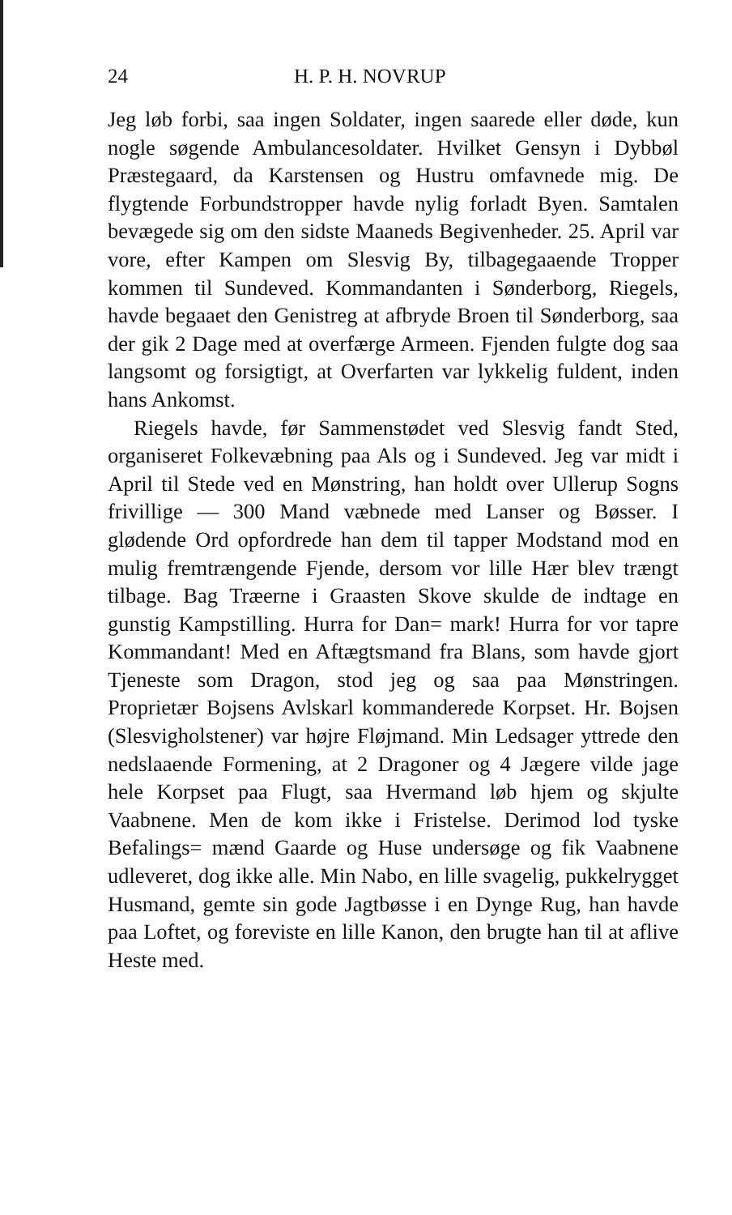24 H. P. H. NOVRUP
Jeg løb forbi, saa ingen Soldater, ingen saarede eller døde, kun nogle søgende Ambulancesoldater. Hvilket Gensyn i Dybbøl Præstegaard, da Karstensen og Hustru omfavnede mig. De flygtende Forbundstropper havde nylig forladt Byen. Samtalen bevægede sig om den sidste Maaneds Begivenheder. 25. April var vore, efter Kampen om Slesvig By, tilbagegaaende Tropper kommen til Sundeved. Kommandanten i Sønderborg, Riegels, havde begaaet den Genistreg at afbryde Broen til Sønderborg, saa der gik 2 Dage med at overfærge Armeen. Fjenden fulgte dog saa langsomt og forsigtigt, at Overfarten var lykkelig fuldent, inden hans Ankomst.
Riegels havde, før Sammenstødet ved Slesvig fandt Sted, organiseret Folkevæbning paa Als og i Sundeved. Jeg var midt i April til Stede ved en Mønstring, han holdt over Ullerup Sogns frivillige — 300 Mand væbnede med Lanser og Bøsser. I glødende Ord opfordrede han dem til tapper Modstand mod en mulig fremtrængende Fjende, dersom vor lille Hær blev trængt tilbage. Bag Træerne i Graasten Skove skulde de indtage en gunstig Kampstilling. Hurra for Dan= mark! Hurra for vor tapre Kommandant! Med en Aftægtsmand fra Blans, som havde gjort Tjeneste som Dragon, stod jeg og saa paa Mønstringen. Proprietær Bojsens Avlskarl kommanderede Korpset. Hr. Bojsen (Slesvigholstener) var højre Fløjmand. Min Ledsager yttrede den nedslaaende Formening, at 2 Dragoner og 4 Jægere vilde jage hele Korpset paa Flugt, saa Hvermand løb hjem og skjulte Vaabnene. Men de kom ikke i Fristelse. Derimod lod tyske Befalings= mænd Gaarde og Huse undersøge og fik Vaabnene udleveret, dog ikke alle. Min Nabo, en lille svagelig, pukkelrygget Husmand, gemte sin gode Jagtbøsse i en Dynge Rug, han havde paa Loftet, og foreviste en lille Kanon, den brugte han til at aflive Heste med.